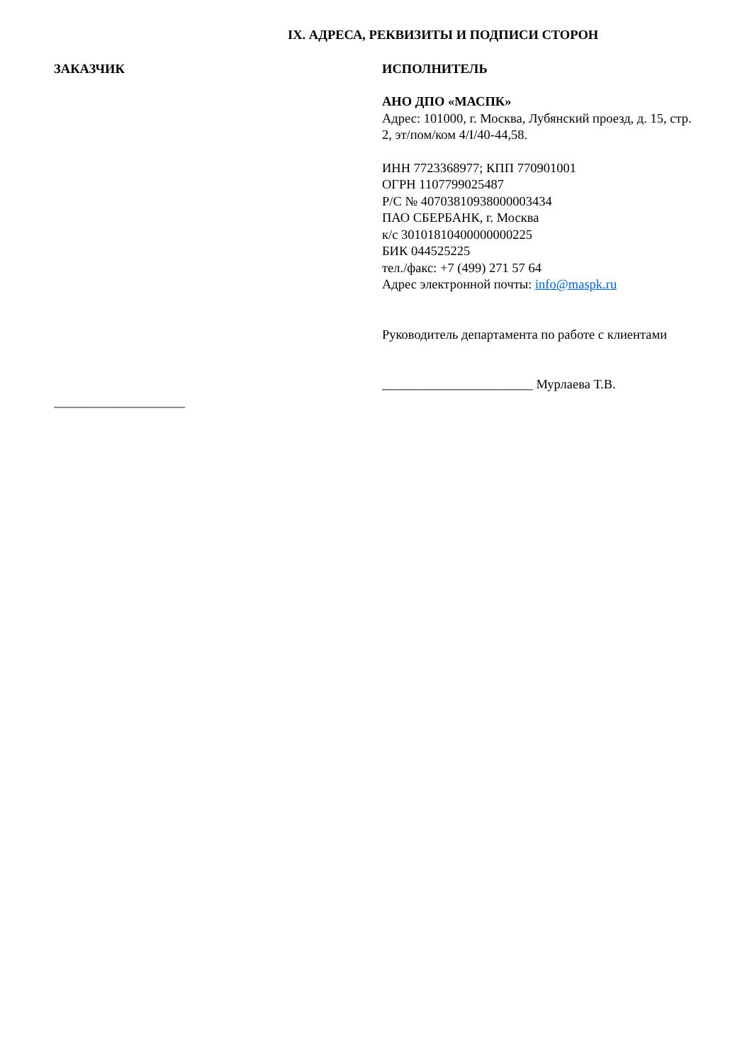IX. АДРЕСА, РЕКВИЗИТЫ И ПОДПИСИ СТОРОН
ЗАКАЗЧИК
____________________
ИСПОЛНИТЕЛЬ
АНО ДПО «МАСПК»
Адрес: 101000, г. Москва, Лубянский проезд, д. 15, стр. 2, эт/пом/ком 4/I/40-44,58.
ИНН 7723368977; КПП 770901001
ОГРН 1107799025487
Р/С № 40703810938000003434
ПАО СБЕРБАНК, г. Москва
к/с 30101810400000000225
БИК 044525225
тел./факс: +7 (499) 271 57 64
Адрес электронной почты: info@maspk.ru
Руководитель департамента по работе с клиентами
_______________________ Мурлаева Т.В.